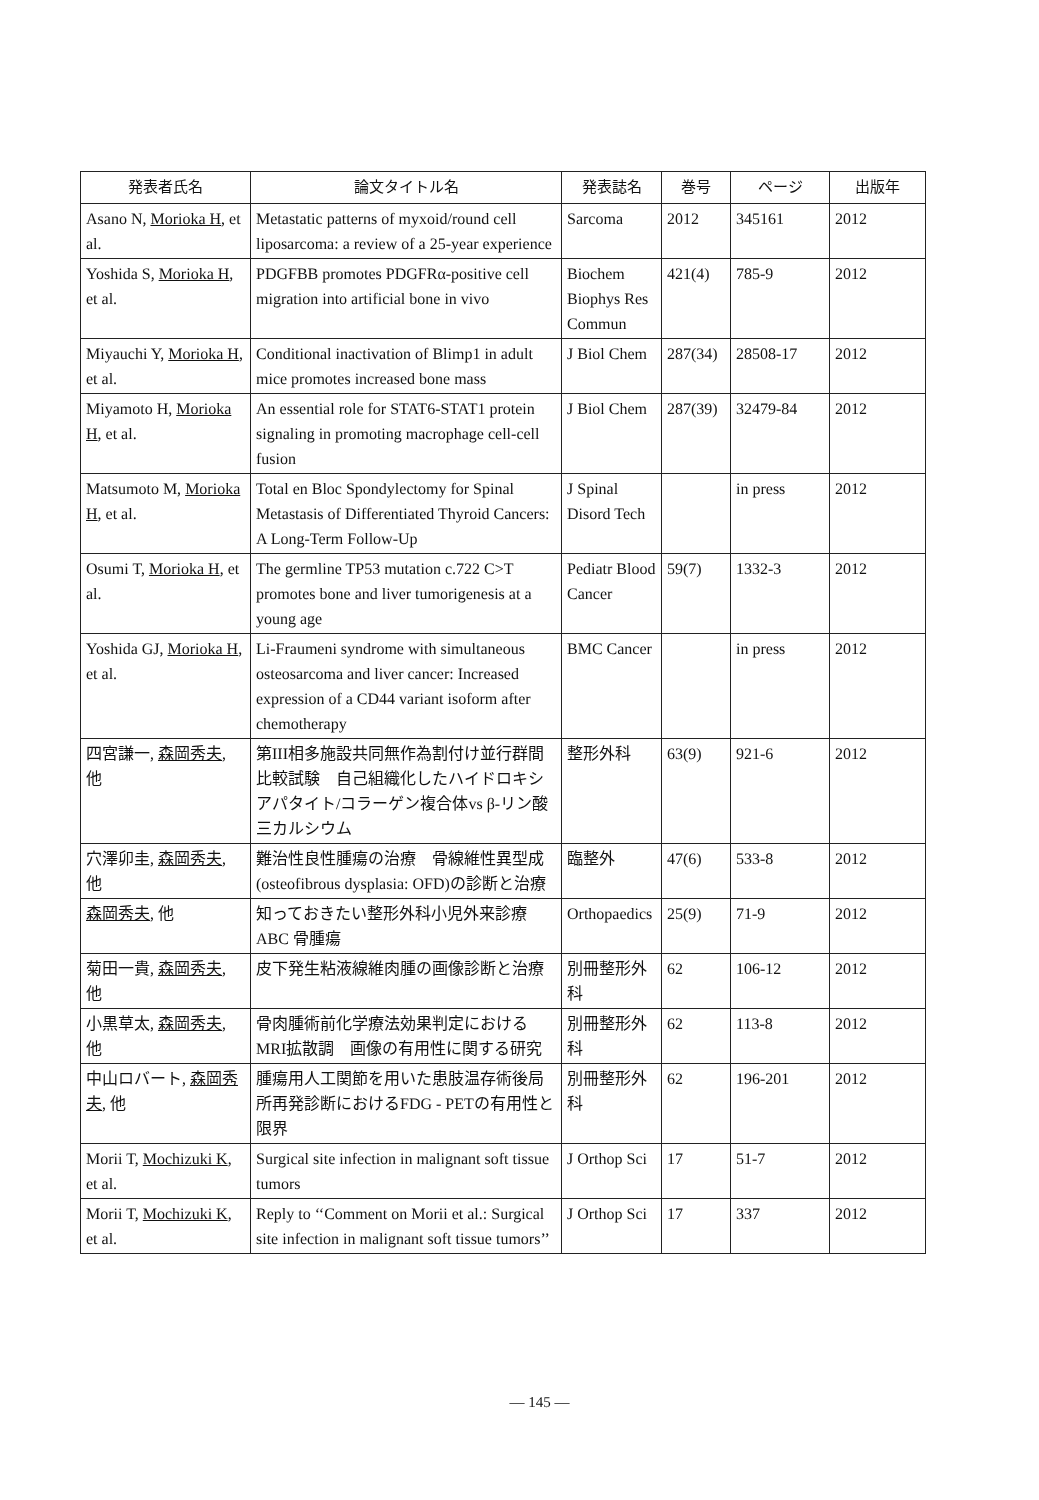| 発表者氏名 | 論文タイトル名 | 発表誌名 | 巻号 | ページ | 出版年 |
| --- | --- | --- | --- | --- | --- |
| Asano N, Morioka H , et al. | Metastatic patterns of myxoid/round cell liposarcoma: a review of a 25-year experience | Sarcoma | 2012 | 345161 | 2012 |
| Yoshida S, Morioka H , et al. | PDGFBB promotes PDGFRα-positive cell migration into artificial bone in vivo | Biochem Biophys Res Commun | 421(4) | 785-9 | 2012 |
| Miyauchi Y, Morioka H , et al. | Conditional inactivation of Blimp1 in adult mice promotes increased bone mass | J Biol Chem | 287(34) | 28508-17 | 2012 |
| Miyamoto H, Morioka H , et al. | An essential role for STAT6-STAT1 protein signaling in promoting macrophage cell-cell fusion | J Biol Chem | 287(39) | 32479-84 | 2012 |
| Matsumoto M, Morioka H , et al. | Total en Bloc Spondylectomy for Spinal Metastasis of Differentiated Thyroid Cancers: A Long-Term Follow-Up | J Spinal Disord Tech | | in press | 2012 |
| Osumi T, Morioka H , et al. | The germline TP53 mutation c.722 C>T promotes bone and liver tumorigenesis at a young age | Pediatr Blood Cancer | 59(7) | 1332-3 | 2012 |
| Yoshida GJ, Morioka H , et al. | Li-Fraumeni syndrome with simultaneous osteosarcoma and liver cancer: Increased expression of a CD44 variant isoform after chemotherapy | BMC Cancer | | in press | 2012 |
| 四宮謙一, 森岡秀夫 , 他 | 第III相多施設共同無作為割付け並行群間比較試験 自己組織化したハイドロキシアパタイト/コラーゲン複合体vs β-リン酸三カルシウム | 整形外科 | 63(9) | 921-6 | 2012 |
| 穴澤卯圭, 森岡秀夫 , 他 | 難治性良性腫瘍の治療 骨線維性異型成 (osteofibrous dysplasia: OFD)の診断と治療 | 臨整外 | 47(6) | 533-8 | 2012 |
| 森岡秀夫 , 他 | 知っておきたい整形外科小児外来診療ABC 骨腫瘍 | Orthopaedics | 25(9) | 71-9 | 2012 |
| 菊田一貴, 森岡秀夫 , 他 | 皮下発生粘液線維肉腫の画像診断と治療 | 別冊整形外科 | 62 | 106-12 | 2012 |
| 小黒草太, 森岡秀夫 , 他 | 骨肉腫術前化学療法効果判定におけるMRI拡散調 画像の有用性に関する研究 | 別冊整形外科 | 62 | 113-8 | 2012 |
| 中山ロバート, 森岡秀夫 , 他 | 腫瘍用人工関節を用いた患肢温存術後局所再発診断におけるFDG - PETの有用性と限界 | 別冊整形外科 | 62 | 196-201 | 2012 |
| Morii T, Mochizuki K , et al. | Surgical site infection in malignant soft tissue tumors | J Orthop Sci | 17 | 51-7 | 2012 |
| Morii T, Mochizuki K , et al. | Reply to ‘‘Comment on Morii et al.: Surgical site infection in malignant soft tissue tumors’’ | J Orthop Sci | 17 | 337 | 2012 |
— 145 —